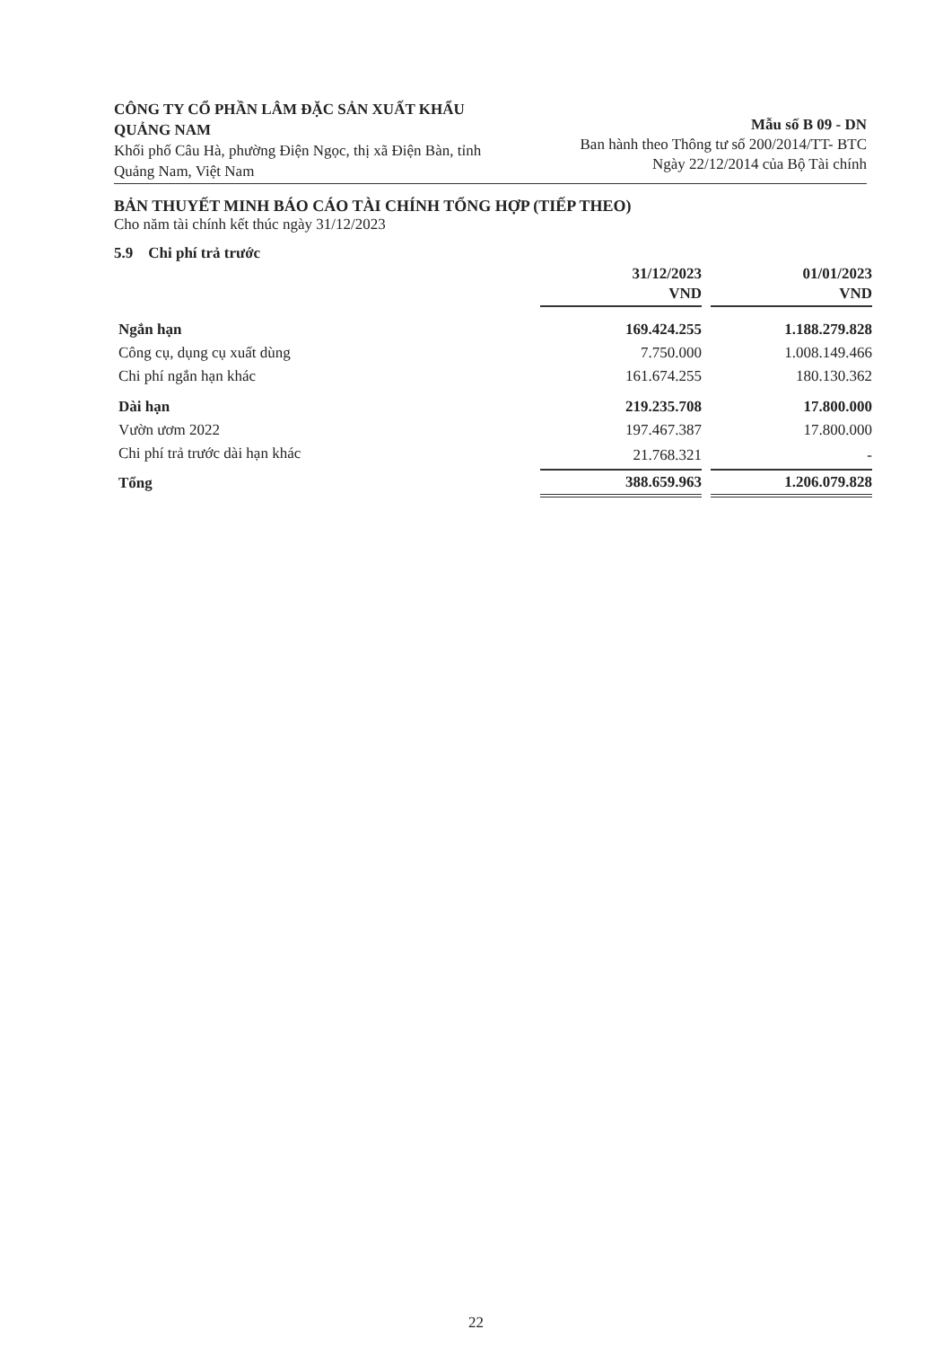CÔNG TY CỔ PHẦN LÂM ĐẶC SẢN XUẤT KHẨU QUẢNG NAM
Khối phố Câu Hà, phường Điện Ngọc, thị xã Điện Bàn, tỉnh Quảng Nam, Việt Nam
Mẫu số B 09 - DN
Ban hành theo Thông tư số 200/2014/TT- BTC
Ngày 22/12/2014 của Bộ Tài chính
BẢN THUYẾT MINH BÁO CÁO TÀI CHÍNH TỔNG HỢP (TIẾP THEO)
Cho năm tài chính kết thúc ngày 31/12/2023
5.9 Chi phí trả trước
| | 31/12/2023 VND | 01/01/2023 VND |
| --- | --- | --- |
| Ngắn hạn | 169.424.255 | 1.188.279.828 |
| Công cụ, dụng cụ xuất dùng | 7.750.000 | 1.008.149.466 |
| Chi phí ngắn hạn khác | 161.674.255 | 180.130.362 |
| Dài hạn | 219.235.708 | 17.800.000 |
| Vườn ươm 2022 | 197.467.387 | 17.800.000 |
| Chi phí trả trước dài hạn khác | 21.768.321 | - |
| Tổng | 388.659.963 | 1.206.079.828 |
22